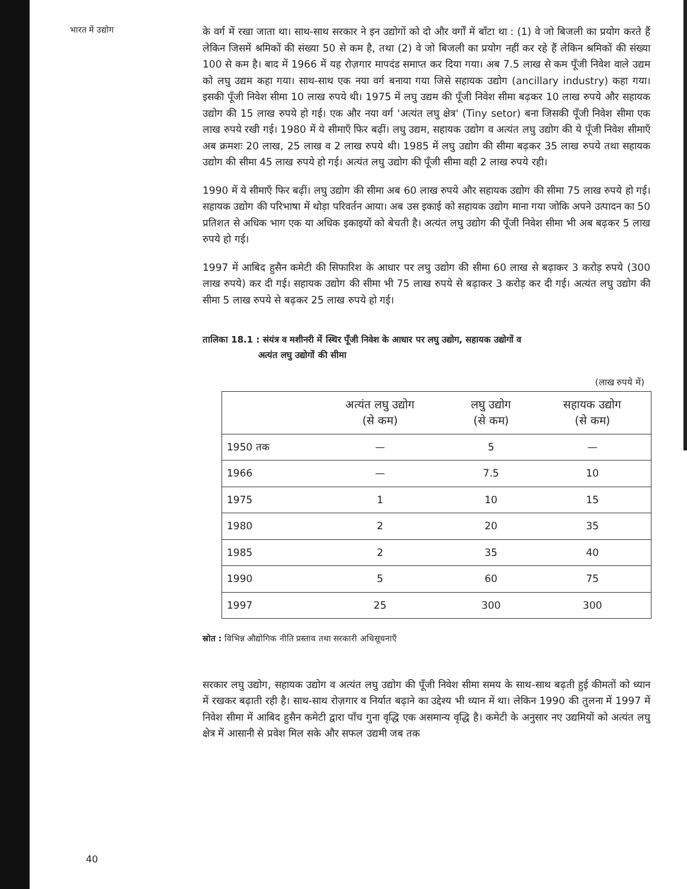भारत में उद्योग
के वर्ग में रखा जाता था। साथ-साथ सरकार ने इन उद्योगों को दो और वर्गों में बाँटा था : (1) वे जो बिजली का प्रयोग करते हैं लेकिन जिसमें श्रमिकों की संख्या 50 से कम है, तथा (2) वे जो बिजली का प्रयोग नहीं कर रहे हैं लेकिन श्रमिकों की संख्या 100 से कम है। बाद में 1966 में यह रोज़गार मापदंड समाप्त कर दिया गया। अब 7.5 लाख से कम पूँजी निवेश वाले उद्यम को लघु उद्यम कहा गया। साथ-साथ एक नया वर्ग बनाया गया जिसे सहायक उद्योग (ancillary industry) कहा गया। इसकी पूँजी निवेश सीमा 10 लाख रुपये थी। 1975 में लघु उद्यम की पूँजी निवेश सीमा बढ़कर 10 लाख रुपये और सहायक उद्योग की 15 लाख रुपये हो गई। एक और नया वर्ग 'अत्यंत लघु क्षेत्र' (Tiny setor) बना जिसकी पूँजी निवेश सीमा एक लाख रुपये रखी गई। 1980 में ये सीमाएँ फिर बढ़ीं। लघु उद्यम, सहायक उद्योग व अत्यंत लघु उद्योग की ये पूँजी निवेश सीमाएँ अब क्रमशः 20 लाख, 25 लाख व 2 लाख रुपये थी। 1985 में लघु उद्योग की सीमा बढ़कर 35 लाख रुपये तथा सहायक उद्योग की सीमा 45 लाख रुपये हो गई। अत्यंत लघु उद्योग की पूँजी सीमा वही 2 लाख रुपये रही।
1990 में ये सीमाएँ फिर बढ़ीं। लघु उद्योग की सीमा अब 60 लाख रुपये और सहायक उद्योग की सीमा 75 लाख रुपये हो गई। सहायक उद्योग की परिभाषा में थोड़ा परिवर्तन आया। अब उस इकाई को सहायक उद्योग माना गया जोकि अपने उत्पादन का 50 प्रतिशत से अधिक भाग एक या अधिक इकाइयों को बेचती है। अत्यंत लघु उद्योग की पूँजी निवेश सीमा भी अब बढ़कर 5 लाख रुपये हो गई।
1997 में आबिद हुसैन कमेटी की सिफारिश के आधार पर लघु उद्योग की सीमा 60 लाख से बढ़ाकर 3 करोड़ रुपये (300 लाख रुपये) कर दी गई। सहायक उद्योग की सीमा भी 75 लाख रुपये से बढ़ाकर 3 करोड़ कर दी गई। अत्यंत लघु उद्योग की सीमा 5 लाख रुपये से बढ़कर 25 लाख रुपये हो गई।
तालिका 18.1 : संयंत्र व मशीनरी में स्थिर पूँजी निवेश के आधार पर लघु उद्योग, सहायक उद्योगों व
अत्यंत लघु उद्योगों की सीमा
(लाख रुपये में)
| | अत्यंत लघु उद्योग (से कम) | लघु उद्योग (से कम) | सहायक उद्योग (से कम) |
| --- | --- | --- | --- |
| 1950 तक | — | 5 | — |
| 1966 | — | 7.5 | 10 |
| 1975 | 1 | 10 | 15 |
| 1980 | 2 | 20 | 35 |
| 1985 | 2 | 35 | 40 |
| 1990 | 5 | 60 | 75 |
| 1997 | 25 | 300 | 300 |
स्रोत : विभिन्न औद्योगिक नीति प्रस्ताव तथा सरकारी अधिसूचनाएँ
सरकार लघु उद्योग, सहायक उद्योग व अत्यंत लघु उद्योग की पूँजी निवेश सीमा समय के साथ-साथ बढ़ती हुई कीमतों को ध्यान में रखकर बढ़ाती रही है। साथ-साथ रोज़गार व निर्यात बढ़ाने का उद्देश्य भी ध्यान में था। लेकिन 1990 की तुलना में 1997 में निवेश सीमा में आबिद हुसैन कमेटी द्वारा पाँच गुना वृद्धि एक असमान्य वृद्धि है। कमेटी के अनुसार नए उद्यमियों को अत्यंत लघु क्षेत्र में आसानी से प्रवेश मिल सके और सफल उद्यमी जब तक
40